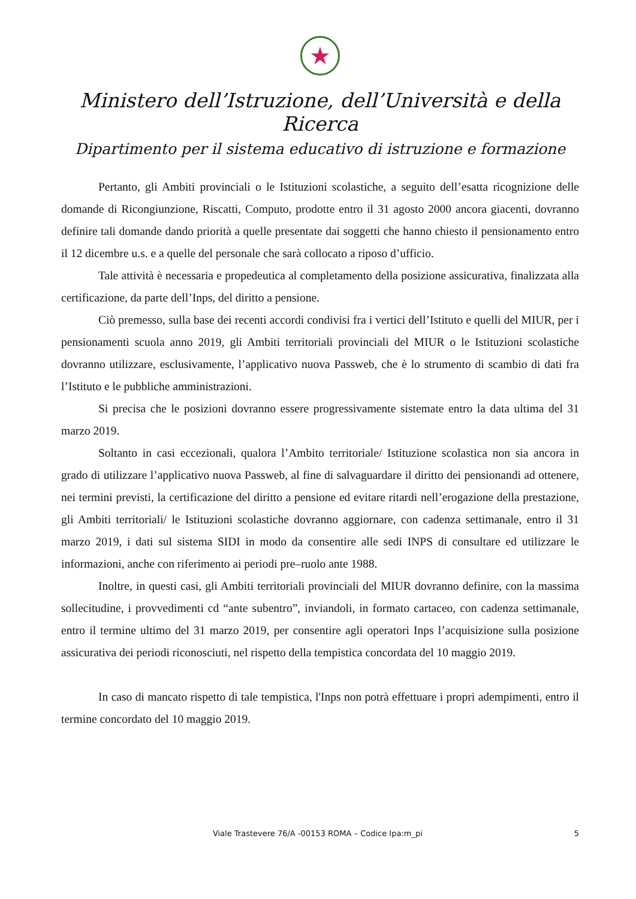★
Ministero dell’Istruzione, dell’Università e della Ricerca
Dipartimento per il sistema educativo di istruzione e formazione
Pertanto, gli Ambiti provinciali o le Istituzioni scolastiche, a seguito dell’esatta ricognizione delle domande di Ricongiunzione, Riscatti, Computo, prodotte entro il 31 agosto 2000 ancora giacenti, dovranno definire tali domande dando priorità a quelle presentate dai soggetti che hanno chiesto il pensionamento entro il 12 dicembre u.s. e a quelle del personale che sarà collocato a riposo d’ufficio.
Tale attività è necessaria e propedeutica al completamento della posizione assicurativa, finalizzata alla certificazione, da parte dell’Inps, del diritto a pensione.
Ciò premesso, sulla base dei recenti accordi condivisi fra i vertici dell’Istituto e quelli del MIUR, per i pensionamenti scuola anno 2019, gli Ambiti territoriali provinciali del MIUR o le Istituzioni scolastiche dovranno utilizzare, esclusivamente, l’applicativo nuova Passweb, che è lo strumento di scambio di dati fra l’Istituto e le pubbliche amministrazioni.
Si precisa che le posizioni dovranno essere progressivamente sistemate entro la data ultima del 31 marzo 2019.
Soltanto in casi eccezionali, qualora l’Ambito territoriale/ Istituzione scolastica non sia ancora in grado di utilizzare l’applicativo nuova Passweb, al fine di salvaguardare il diritto dei pensionandi ad ottenere, nei termini previsti, la certificazione del diritto a pensione ed evitare ritardi nell’erogazione della prestazione, gli Ambiti territoriali/ le Istituzioni scolastiche dovranno aggiornare, con cadenza settimanale, entro il 31 marzo 2019, i dati sul sistema SIDI in modo da consentire alle sedi INPS di consultare ed utilizzare le informazioni, anche con riferimento ai periodi pre–ruolo ante 1988.
Inoltre, in questi casi, gli Ambiti territoriali provinciali del MIUR dovranno definire, con la massima sollecitudine, i provvedimenti cd “ante subentro”, inviandoli, in formato cartaceo, con cadenza settimanale, entro il termine ultimo del 31 marzo 2019, per consentire agli operatori Inps l’acquisizione sulla posizione assicurativa dei periodi riconosciuti, nel rispetto della tempistica concordata del 10 maggio 2019.
In caso di mancato rispetto di tale tempistica, l'Inps non potrà effettuare i propri adempimenti, entro il termine concordato del 10 maggio 2019.
Viale Trastevere 76/A -00153 ROMA – Codice Ipa:m_pi 5